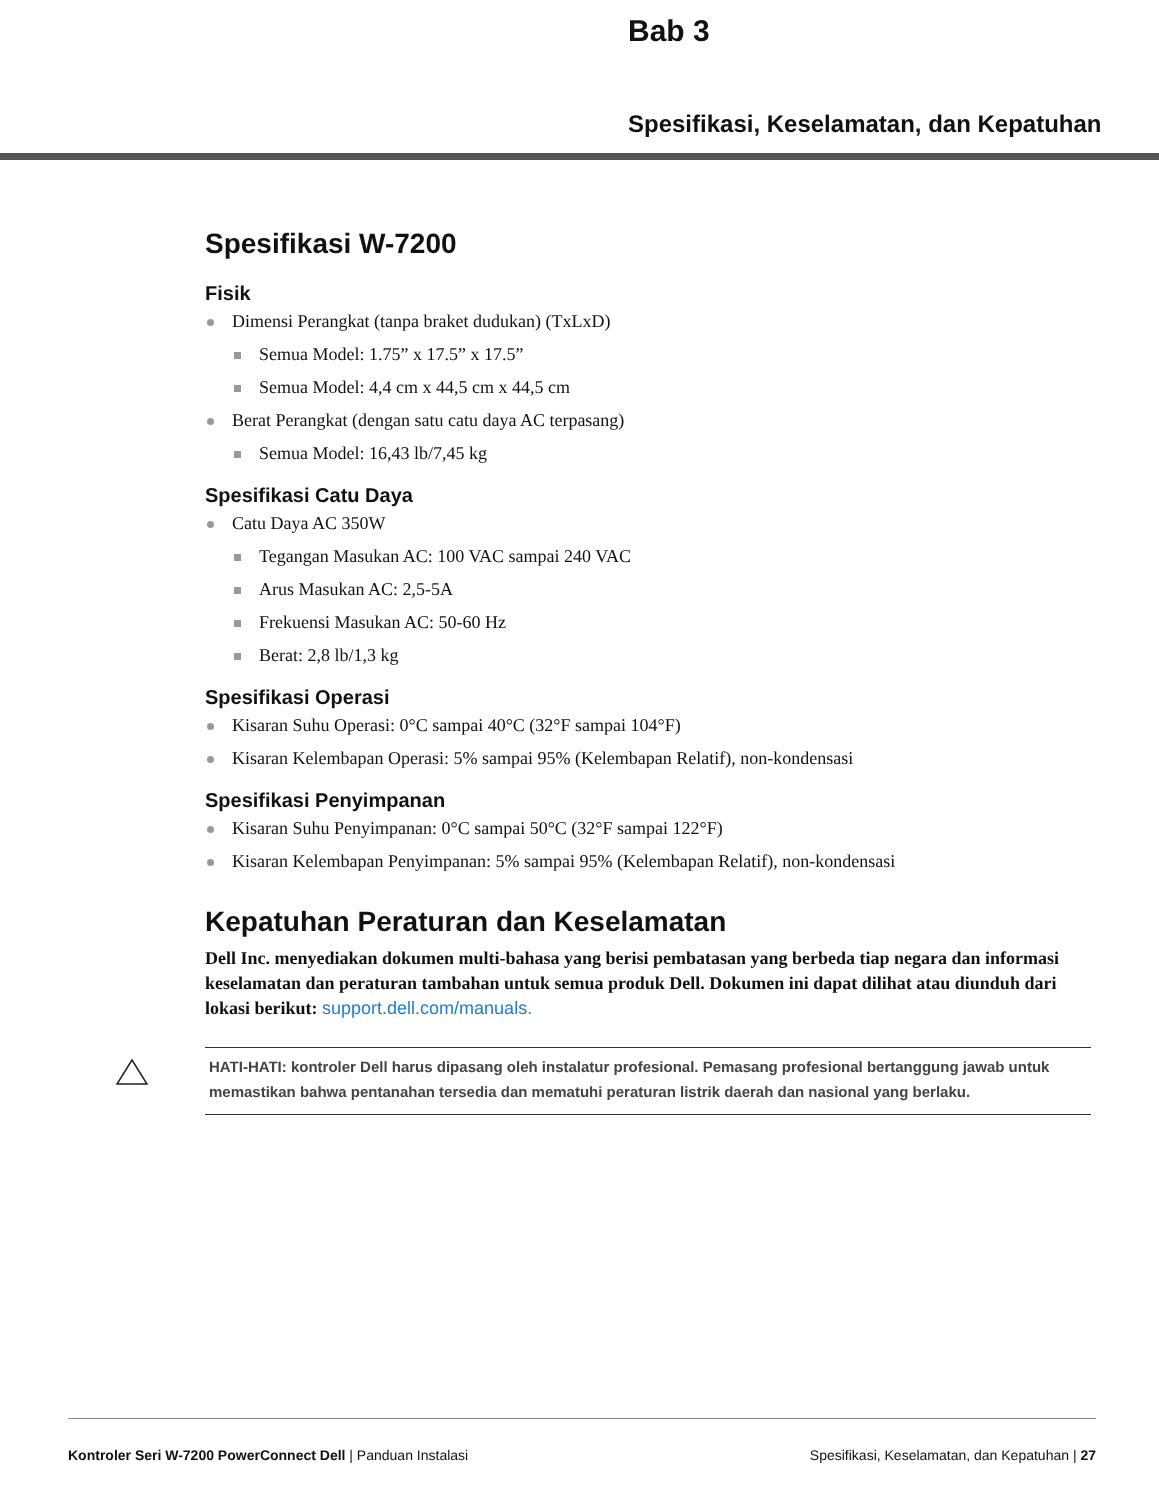Bab 3
Spesifikasi, Keselamatan, dan Kepatuhan
Spesifikasi W-7200
Fisik
Dimensi Perangkat (tanpa braket dudukan) (TxLxD)
Semua Model: 1.75” x 17.5” x 17.5”
Semua Model: 4,4 cm x 44,5 cm x 44,5 cm
Berat Perangkat (dengan satu catu daya AC terpasang)
Semua Model: 16,43 lb/7,45 kg
Spesifikasi Catu Daya
Catu Daya AC 350W
Tegangan Masukan AC: 100 VAC sampai 240 VAC
Arus Masukan AC: 2,5-5A
Frekuensi Masukan AC: 50-60 Hz
Berat: 2,8 lb/1,3 kg
Spesifikasi Operasi
Kisaran Suhu Operasi: 0°C sampai 40°C (32°F sampai 104°F)
Kisaran Kelembapan Operasi: 5% sampai 95% (Kelembapan Relatif), non-kondensasi
Spesifikasi Penyimpanan
Kisaran Suhu Penyimpanan: 0°C sampai 50°C (32°F sampai 122°F)
Kisaran Kelembapan Penyimpanan: 5% sampai 95% (Kelembapan Relatif), non-kondensasi
Kepatuhan Peraturan dan Keselamatan
Dell Inc. menyediakan dokumen multi-bahasa yang berisi pembatasan yang berbeda tiap negara dan informasi keselamatan dan peraturan tambahan untuk semua produk Dell. Dokumen ini dapat dilihat atau diunduh dari lokasi berikut: support.dell.com/manuals.
HATI-HATI: kontroler Dell harus dipasang oleh instalatur profesional. Pemasang profesional bertanggung jawab untuk memastikan bahwa pentanahan tersedia dan mematuhi peraturan listrik daerah dan nasional yang berlaku.
Kontroler Seri W-7200 PowerConnect Dell | Panduan Instalasi Spesifikasi, Keselamatan, dan Kepatuhan | 27